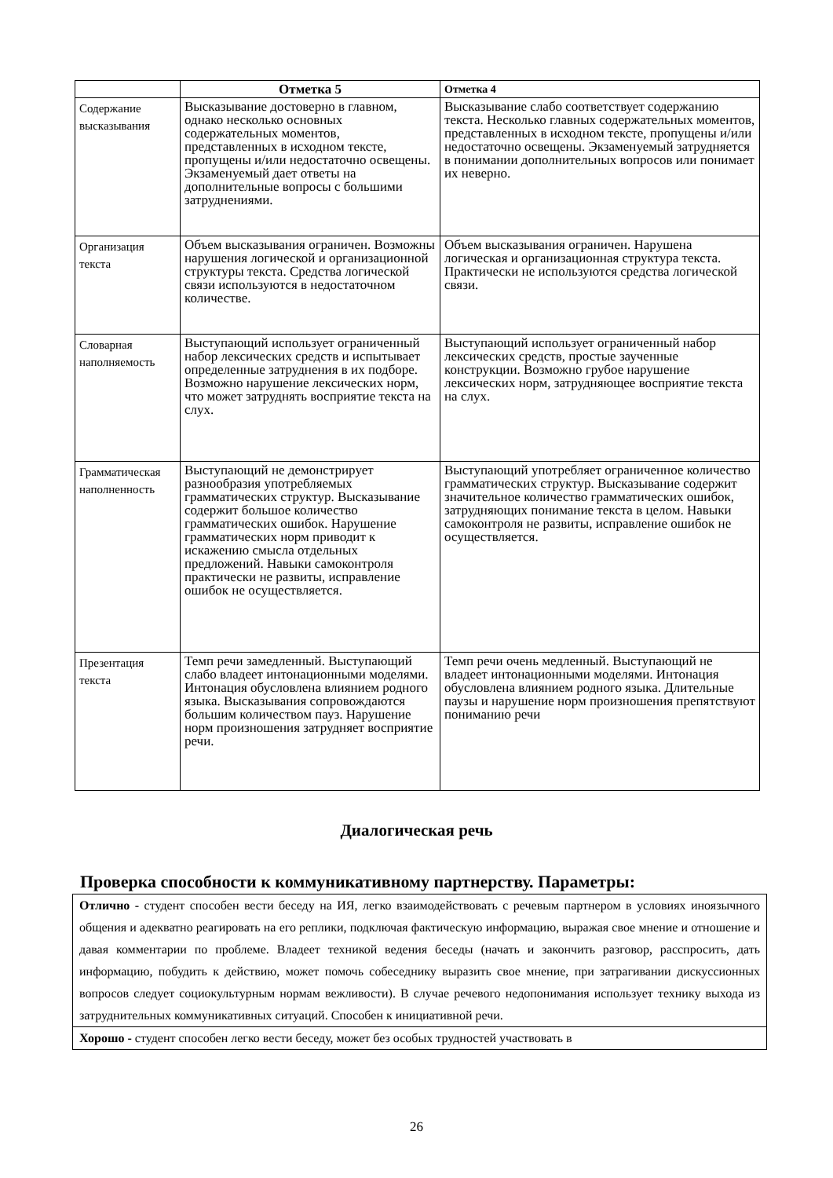| | Отметка 5 | Отметка 4 |
| --- | --- | --- |
| Содержание высказывания | Высказывание достоверно в главном, однако несколько основных содержательных моментов, представленных в исходном тексте, пропущены и/или недостаточно освещены. Экзаменуемый дает ответы на дополнительные вопросы с большими затруднениями. | Высказывание слабо соответствует содержанию текста. Несколько главных содержательных моментов, представленных в исходном тексте, пропущены и/или недостаточно освещены. Экзаменуемый затрудняется в понимании дополнительных вопросов или понимает их неверно. |
| Организация текста | Объем высказывания ограничен. Возможны нарушения логической и организационной структуры текста. Средства логической связи используются в недостаточном количестве. | Объем высказывания ограничен. Нарушена логическая и организационная структура текста. Практически не используются средства логической связи. |
| Словарная наполняемость | Выступающий использует ограниченный набор лексических средств и испытывает определенные затруднения в их подборе. Возможно нарушение лексических норм, что может затруднять восприятие текста на слух. | Выступающий использует ограниченный набор лексических средств, простые заученные конструкции. Возможно грубое нарушение лексических норм, затрудняющее восприятие текста на слух. |
| Грамматическая наполненность | Выступающий не демонстрирует разнообразия употребляемых грамматических структур. Высказывание содержит большое количество грамматических ошибок. Нарушение грамматических норм приводит к искажению смысла отдельных предложений. Навыки самоконтроля практически не развиты, исправление ошибок не осуществляется. | Выступающий употребляет ограниченное количество грамматических структур. Высказывание содержит значительное количество грамматических ошибок, затрудняющих понимание текста в целом. Навыки самоконтроля не развиты, исправление ошибок не осуществляется. |
| Презентация текста | Темп речи замедленный. Выступающий слабо владеет интонационными моделями. Интонация обусловлена влиянием родного языка. Высказывания сопровождаются большим количеством пауз. Нарушение норм произношения затрудняет восприятие речи. | Темп речи очень медленный. Выступающий не владеет интонационными моделями. Интонация обусловлена влиянием родного языка. Длительные паузы и нарушение норм произношения препятствуют пониманию речи |
Диалогическая речь
Проверка способности к коммуникативному партнерству. Параметры:
| Отлично - студент способен вести беседу на ИЯ, легко взаимодействовать с речевым партнером в условиях иноязычного общения и адекватно реагировать на его реплики, подключая фактическую информацию, выражая свое мнение и отношение и давая комментарии по проблеме. Владеет техникой ведения беседы (начать и закончить разговор, расспросить, дать информацию, побудить к действию, может помочь собеседнику выразить свое мнение, при затрагивании дискуссионных вопросов следует социокультурным нормам вежливости). В случае речевого недопонимания использует технику выхода из затруднительных коммуникативных ситуаций. Способен к инициативной речи. |
| Хорошо - студент способен легко вести беседу, может без особых трудностей участвовать в |
26